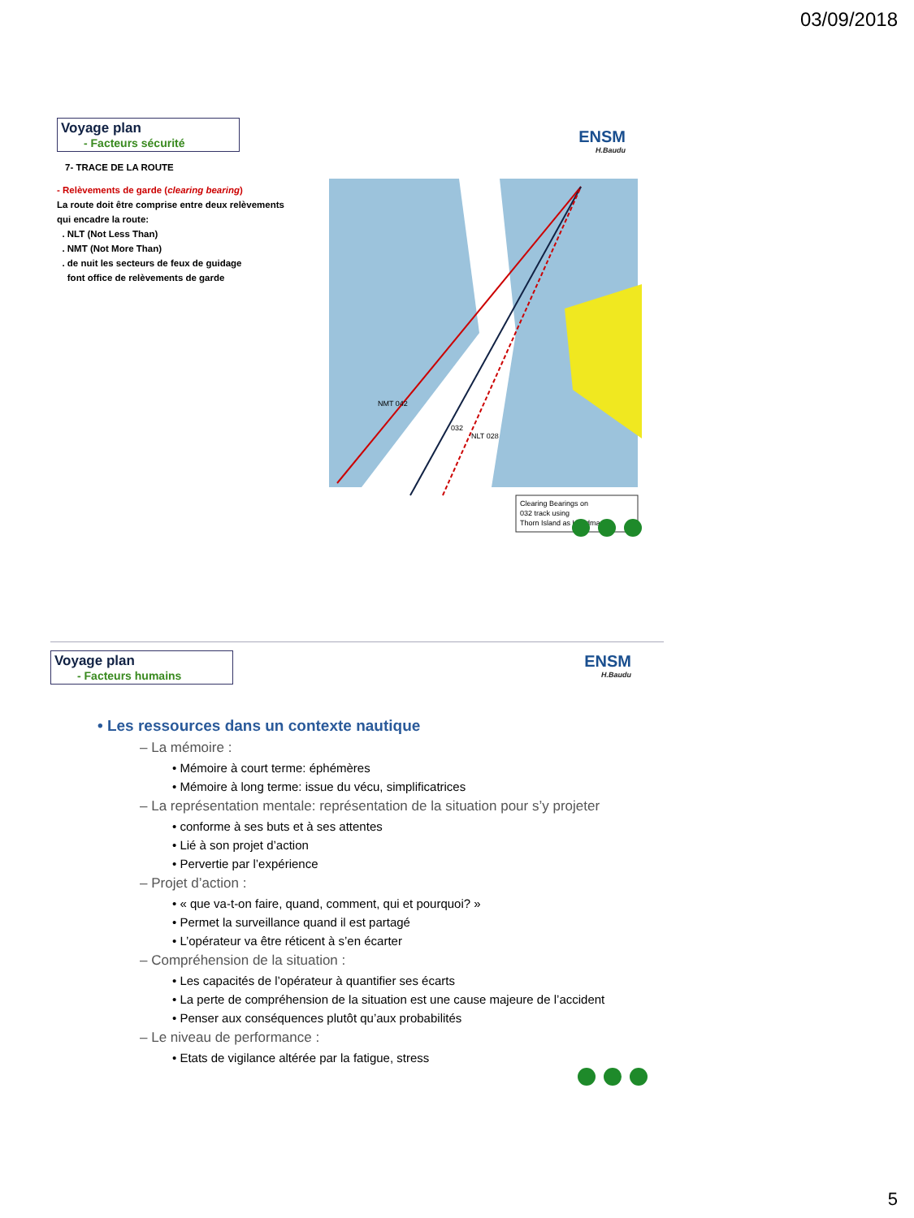03/09/2018
Voyage plan
- Facteurs sécurité
ENSM
H.Baudu
7- TRACE DE LA ROUTE
- Relèvements de garde (clearing bearing)
La route doit être comprise entre deux relèvements qui encadre la route:
. NLT (Not Less Than)
. NMT (Not More Than)
. de nuit les secteurs de feux de guidage
font office de relèvements de garde
NMT 042
032
NLT 028
Clearing Bearings on
032 track using
Thorn Island as Headmark
Voyage plan
- Facteurs humains
ENSM
H.Baudu
• Les ressources dans un contexte nautique
– La mémoire :
• Mémoire à court terme: éphémères
• Mémoire à long terme: issue du vécu, simplificatrices
– La représentation mentale: représentation de la situation pour s’y projeter
• conforme à ses buts et à ses attentes
• Lié à son projet d’action
• Pervertie par l’expérience
– Projet d’action :
• « que va-t-on faire, quand, comment, qui et pourquoi? »
• Permet la surveillance quand il est partagé
• L’opérateur va être réticent à s’en écarter
– Compréhension de la situation :
• Les capacités de l’opérateur à quantifier ses écarts
• La perte de compréhension de la situation est une cause majeure de l’accident
• Penser aux conséquences plutôt qu’aux probabilités
– Le niveau de performance :
• Etats de vigilance altérée par la fatigue, stress
5